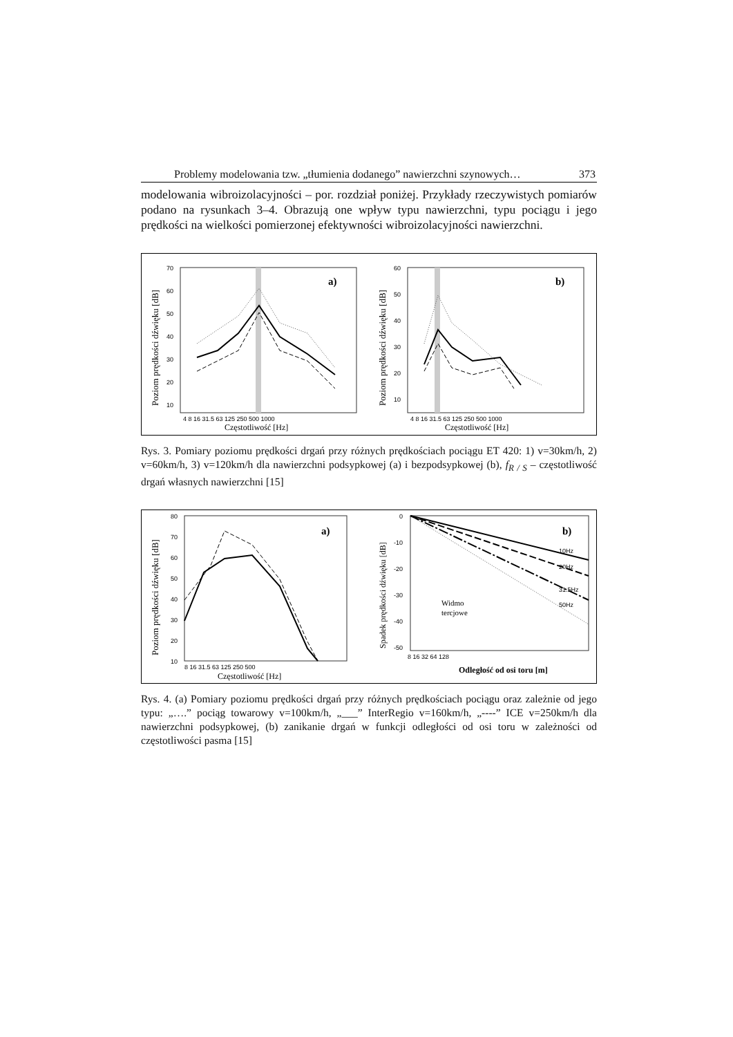Problemy modelowania tzw. „tłumienia dodanego” nawierzchni szynowych… 373
modelowania wibroizolacyjności – por. rozdział poniżej. Przykłady rzeczywistych pomiarów podano na rysunkach 3–4. Obrazują one wpływ typu nawierzchni, typu pociągu i jego prędkości na wielkości pomierzonej efektywności wibroizolacyjności nawierzchni.
Poziom prędkości dźwięku [dB]
a)
70
60
50
40
30
20
10
4 8 16 31.5 63 125 250 500 1000
Częstotliwość [Hz]
Poziom prędkości dźwięku [dB]
b)
60
50
40
30
20
10
4 8 16 31.5 63 125 250 500 1000
Częstotliwość [Hz]
Rys. 3. Pomiary poziomu prędkości drgań przy różnych prędkościach pociągu ET 420: 1) v=30km/h, 2) v=60km/h, 3) v=120km/h dla nawierzchni podsypkowej (a) i bezpodsypkowej (b), f<sub>R / S</sub> – częstotliwość drgań własnych nawierzchni [15]
Poziom prędkości dźwięku [dB]
a)
80
70
60
50
40
30
20
10
8 16 31.5 63 125 250 500
Częstotliwość [Hz]
Spadek prędkości dźwięku [dB]
b)
0
-10
-20
-30
-40
-50
8 16 32 64 128
10Hz
20Hz
31.5Hz
50Hz
Widmo
tercjowe
Odległość od osi toru [m]
Rys. 4. (a) Pomiary poziomu prędkości drgań przy różnych prędkościach pociągu oraz zależnie od jego typu: „….” pociąg towarowy v=100km/h, „___” InterRegio v=160km/h, „----” ICE v=250km/h dla nawierzchni podsypkowej, (b) zanikanie drgań w funkcji odległości od osi toru w zależności od częstotliwości pasma [15]